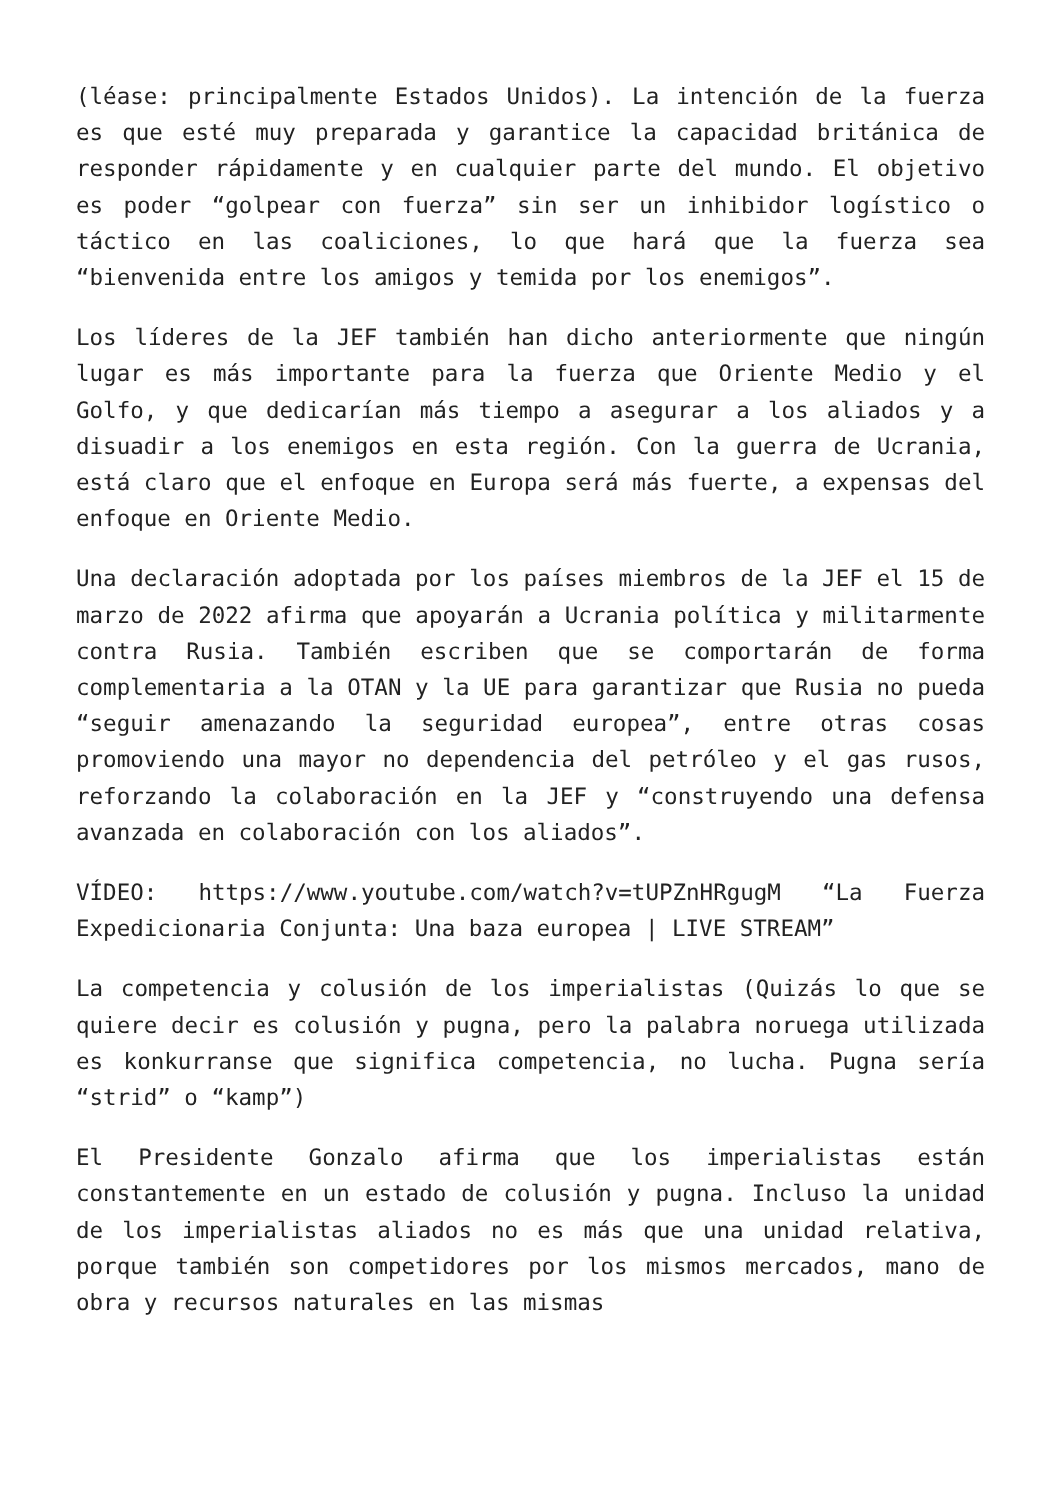(léase: principalmente Estados Unidos). La intención de la fuerza es que esté muy preparada y garantice la capacidad británica de responder rápidamente y en cualquier parte del mundo. El objetivo es poder “golpear con fuerza” sin ser un inhibidor logístico o táctico en las coaliciones, lo que hará que la fuerza sea “bienvenida entre los amigos y temida por los enemigos”.
Los líderes de la JEF también han dicho anteriormente que ningún lugar es más importante para la fuerza que Oriente Medio y el Golfo, y que dedicarían más tiempo a asegurar a los aliados y a disuadir a los enemigos en esta región. Con la guerra de Ucrania, está claro que el enfoque en Europa será más fuerte, a expensas del enfoque en Oriente Medio.
Una declaración adoptada por los países miembros de la JEF el 15 de marzo de 2022 afirma que apoyarán a Ucrania política y militarmente contra Rusia. También escriben que se comportarán de forma complementaria a la OTAN y la UE para garantizar que Rusia no pueda “seguir amenazando la seguridad europea”, entre otras cosas promoviendo una mayor no dependencia del petróleo y el gas rusos, reforzando la colaboración en la JEF y “construyendo una defensa avanzada en colaboración con los aliados”.
VÍDEO: https://www.youtube.com/watch?v=tUPZnHRgugM “La Fuerza Expedicionaria Conjunta: Una baza europea | LIVE STREAM”
La competencia y colusión de los imperialistas (Quizás lo que se quiere decir es colusión y pugna, pero la palabra noruega utilizada es konkurranse que significa competencia, no lucha. Pugna sería “strid” o “kamp”)
El Presidente Gonzalo afirma que los imperialistas están constantemente en un estado de colusión y pugna. Incluso la unidad de los imperialistas aliados no es más que una unidad relativa, porque también son competidores por los mismos mercados, mano de obra y recursos naturales en las mismas